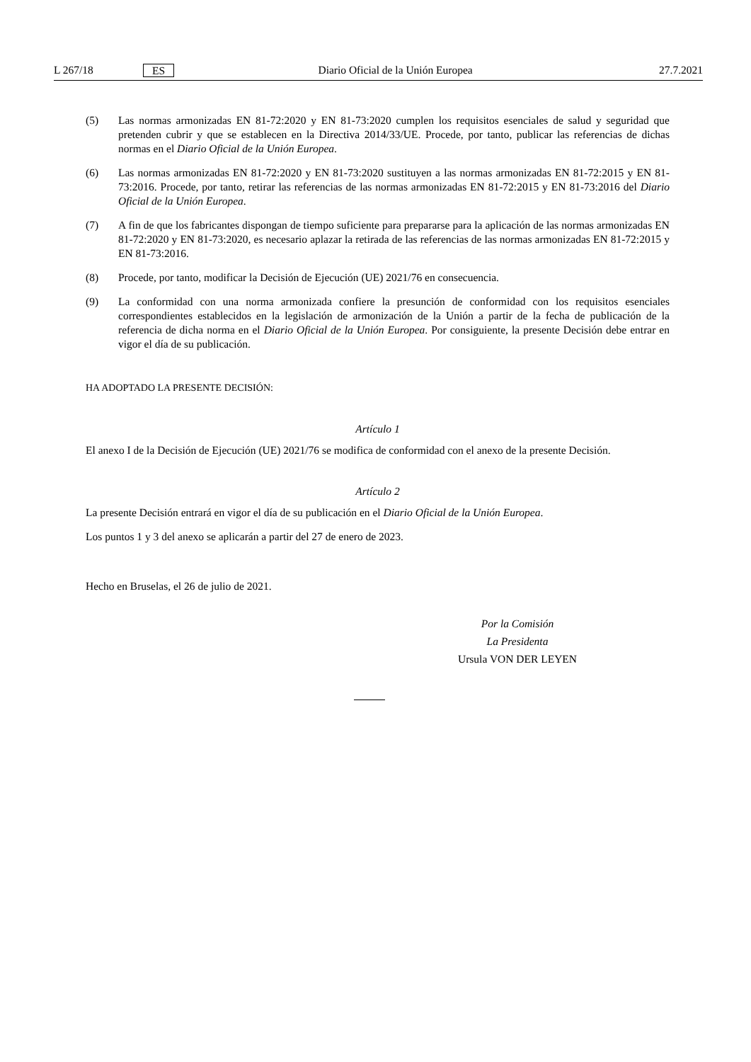L 267/18 ES Diario Oficial de la Unión Europea 27.7.2021
(5) Las normas armonizadas EN 81-72:2020 y EN 81-73:2020 cumplen los requisitos esenciales de salud y seguridad que pretenden cubrir y que se establecen en la Directiva 2014/33/UE. Procede, por tanto, publicar las referencias de dichas normas en el Diario Oficial de la Unión Europea.
(6) Las normas armonizadas EN 81-72:2020 y EN 81-73:2020 sustituyen a las normas armonizadas EN 81-72:2015 y EN 81-73:2016. Procede, por tanto, retirar las referencias de las normas armonizadas EN 81-72:2015 y EN 81-73:2016 del Diario Oficial de la Unión Europea.
(7) A fin de que los fabricantes dispongan de tiempo suficiente para prepararse para la aplicación de las normas armonizadas EN 81-72:2020 y EN 81-73:2020, es necesario aplazar la retirada de las referencias de las normas armonizadas EN 81-72:2015 y EN 81-73:2016.
(8) Procede, por tanto, modificar la Decisión de Ejecución (UE) 2021/76 en consecuencia.
(9) La conformidad con una norma armonizada confiere la presunción de conformidad con los requisitos esenciales correspondientes establecidos en la legislación de armonización de la Unión a partir de la fecha de publicación de la referencia de dicha norma en el Diario Oficial de la Unión Europea. Por consiguiente, la presente Decisión debe entrar en vigor el día de su publicación.
HA ADOPTADO LA PRESENTE DECISIÓN:
Artículo 1
El anexo I de la Decisión de Ejecución (UE) 2021/76 se modifica de conformidad con el anexo de la presente Decisión.
Artículo 2
La presente Decisión entrará en vigor el día de su publicación en el Diario Oficial de la Unión Europea.
Los puntos 1 y 3 del anexo se aplicarán a partir del 27 de enero de 2023.
Hecho en Bruselas, el 26 de julio de 2021.
Por la Comisión
La Presidenta
Ursula VON DER LEYEN